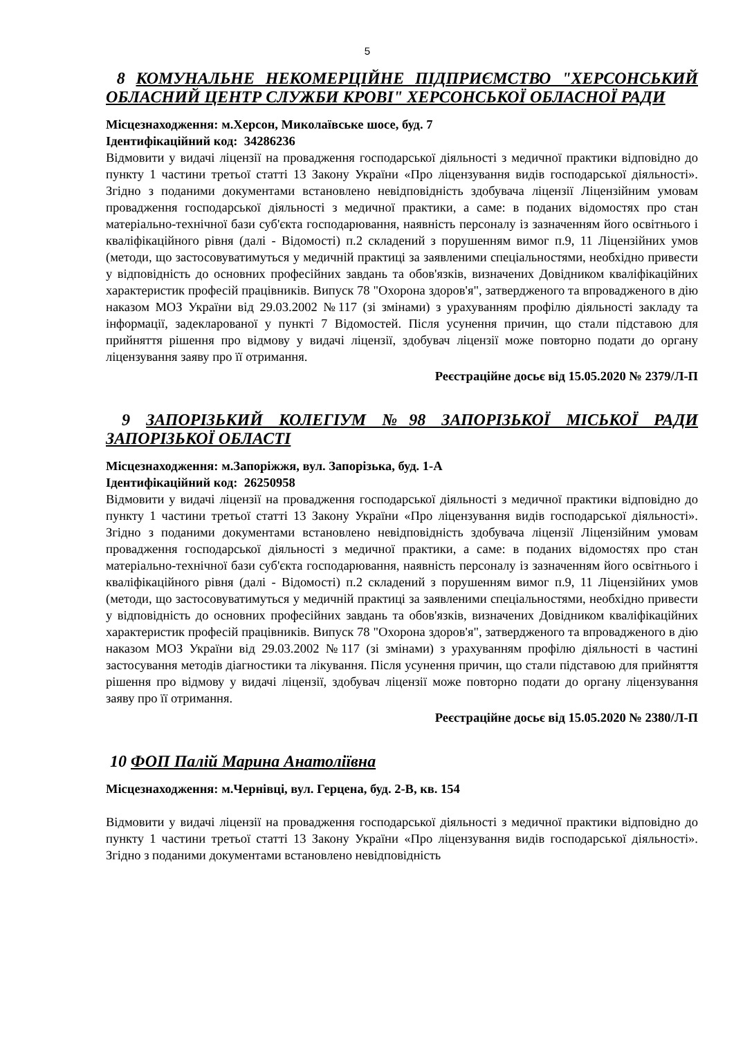5
8 КОМУНАЛЬНЕ НЕКОМЕРЦІЙНЕ ПІДПРИЄМСТВО "ХЕРСОНСЬКИЙ ОБЛАСНИЙ ЦЕНТР СЛУЖБИ КРОВІ" ХЕРСОНСЬКОЇ ОБЛАСНОЇ РАДИ
Місцезнаходження: м.Херсон, Миколаївське шосе, буд. 7
Ідентифікаційний код: 34286236
Відмовити у видачі ліцензії на провадження господарської діяльності з медичної практики відповідно до пункту 1 частини третьої статті 13 Закону України «Про ліцензування видів господарської діяльності». Згідно з поданими документами встановлено невідповідність здобувача ліцензії Ліцензійним умовам провадження господарської діяльності з медичної практики, а саме: в поданих відомостях про стан матеріально-технічної бази суб'єкта господарювання, наявність персоналу із зазначенням його освітнього і кваліфікаційного рівня (далі - Відомості) п.2 складений з порушенням вимог п.9, 11 Ліцензійних умов (методи, що застосовуватимуться у медичній практиці за заявленими спеціальностями, необхідно привести у відповідність до основних професійних завдань та обов'язків, визначених Довідником кваліфікаційних характеристик професій працівників. Випуск 78 "Охорона здоров'я", затвердженого та впровадженого в дію наказом МОЗ України від 29.03.2002 №117 (зі змінами) з урахуванням профілю діяльності закладу та інформації, задекларованої у пункті 7 Відомостей. Після усунення причин, що стали підставою для прийняття рішення про відмову у видачі ліцензії, здобувач ліцензії може повторно подати до органу ліцензування заяву про її отримання.
Реєстраційне досьє від 15.05.2020 № 2379/Л-П
9 ЗАПОРІЗЬКИЙ КОЛЕГІУМ №98 ЗАПОРІЗЬКОЇ МІСЬКОЇ РАДИ ЗАПОРІЗЬКОЇ ОБЛАСТІ
Місцезнаходження: м.Запоріжжя, вул. Запорізька, буд. 1-А
Ідентифікаційний код: 26250958
Відмовити у видачі ліцензії на провадження господарської діяльності з медичної практики відповідно до пункту 1 частини третьої статті 13 Закону України «Про ліцензування видів господарської діяльності». Згідно з поданими документами встановлено невідповідність здобувача ліцензії Ліцензійним умовам провадження господарської діяльності з медичної практики, а саме: в поданих відомостях про стан матеріально-технічної бази суб'єкта господарювання, наявність персоналу із зазначенням його освітнього і кваліфікаційного рівня (далі - Відомості) п.2 складений з порушенням вимог п.9, 11 Ліцензійних умов (методи, що застосовуватимуться у медичній практиці за заявленими спеціальностями, необхідно привести у відповідність до основних професійних завдань та обов'язків, визначених Довідником кваліфікаційних характеристик професій працівників. Випуск 78 "Охорона здоров'я", затвердженого та впровадженого в дію наказом МОЗ України від 29.03.2002 №117 (зі змінами) з урахуванням профілю діяльності в частині застосування методів діагностики та лікування. Після усунення причин, що стали підставою для прийняття рішення про відмову у видачі ліцензії, здобувач ліцензії може повторно подати до органу ліцензування заяву про її отримання.
Реєстраційне досьє від 15.05.2020 № 2380/Л-П
10 ФОП Палій Марина Анатоліївна
Місцезнаходження: м.Чернівці, вул. Герцена, буд. 2-В, кв. 154
Відмовити у видачі ліцензії на провадження господарської діяльності з медичної практики відповідно до пункту 1 частини третьої статті 13 Закону України «Про ліцензування видів господарської діяльності». Згідно з поданими документами встановлено невідповідність